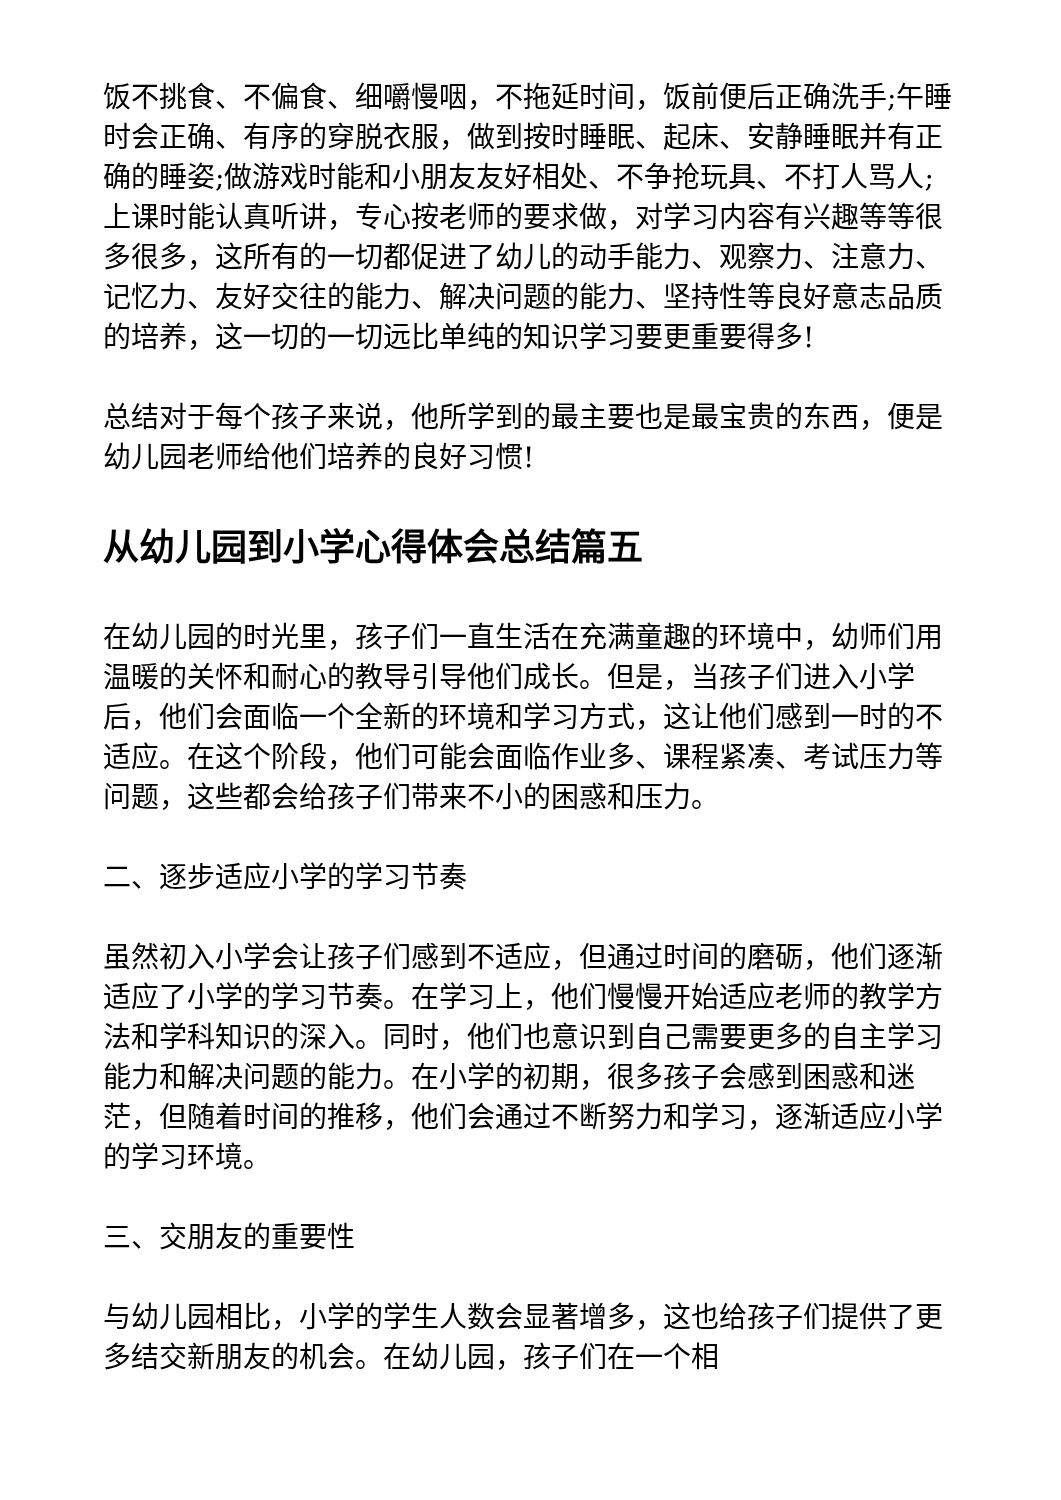饭不挑食、不偏食、细嚼慢咽，不拖延时间，饭前便后正确洗手;午睡时会正确、有序的穿脱衣服，做到按时睡眠、起床、安静睡眠并有正确的睡姿;做游戏时能和小朋友友好相处、不争抢玩具、不打人骂人;上课时能认真听讲，专心按老师的要求做，对学习内容有兴趣等等很多很多，这所有的一切都促进了幼儿的动手能力、观察力、注意力、记忆力、友好交往的能力、解决问题的能力、坚持性等良好意志品质的培养，这一切的一切远比单纯的知识学习要更重要得多!
总结对于每个孩子来说，他所学到的最主要也是最宝贵的东西，便是幼儿园老师给他们培养的良好习惯!
从幼儿园到小学心得体会总结篇五
在幼儿园的时光里，孩子们一直生活在充满童趣的环境中，幼师们用温暖的关怀和耐心的教导引导他们成长。但是，当孩子们进入小学后，他们会面临一个全新的环境和学习方式，这让他们感到一时的不适应。在这个阶段，他们可能会面临作业多、课程紧凑、考试压力等问题，这些都会给孩子们带来不小的困惑和压力。
二、逐步适应小学的学习节奏
虽然初入小学会让孩子们感到不适应，但通过时间的磨砺，他们逐渐适应了小学的学习节奏。在学习上，他们慢慢开始适应老师的教学方法和学科知识的深入。同时，他们也意识到自己需要更多的自主学习能力和解决问题的能力。在小学的初期，很多孩子会感到困惑和迷茫，但随着时间的推移，他们会通过不断努力和学习，逐渐适应小学的学习环境。
三、交朋友的重要性
与幼儿园相比，小学的学生人数会显著增多，这也给孩子们提供了更多结交新朋友的机会。在幼儿园，孩子们在一个相